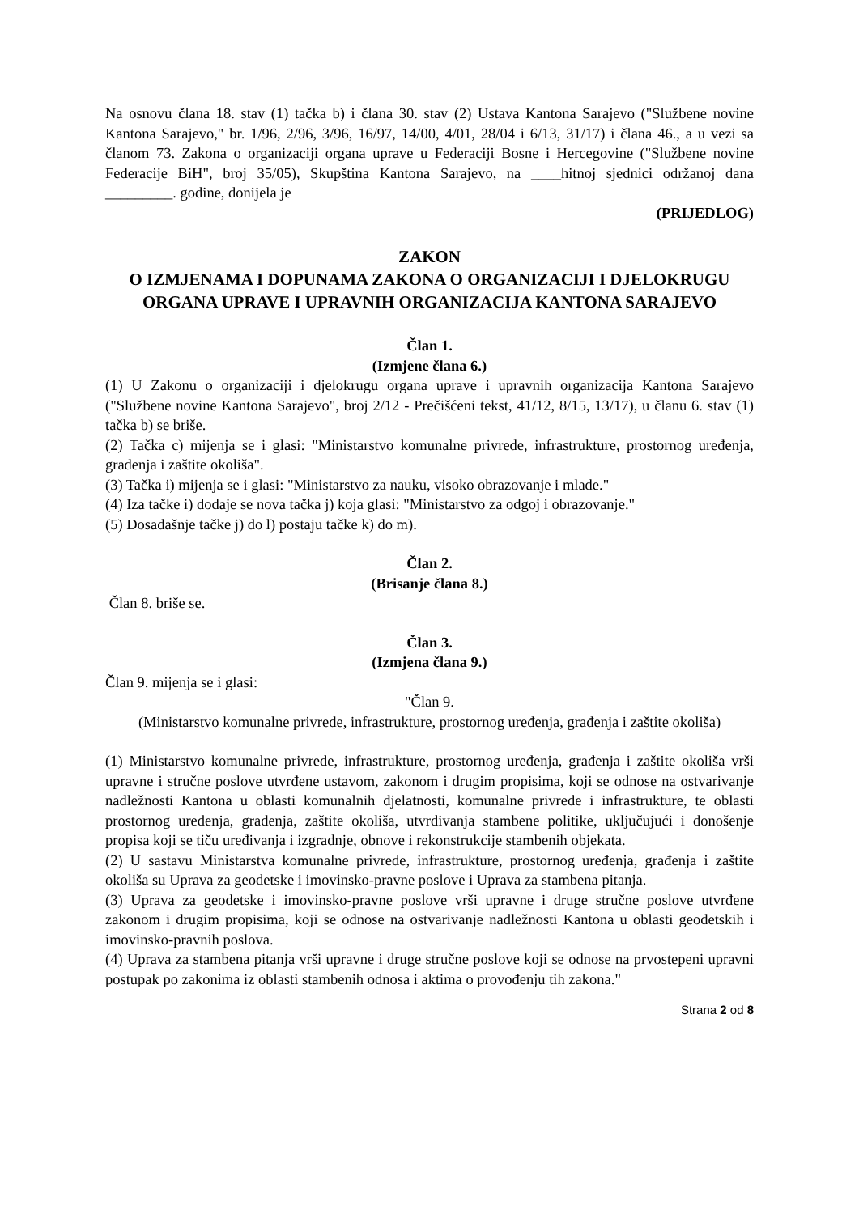Na osnovu člana 18. stav (1) tačka b) i člana 30. stav (2) Ustava Kantona Sarajevo ("Službene novine Kantona Sarajevo," br. 1/96, 2/96, 3/96, 16/97, 14/00, 4/01, 28/04 i 6/13, 31/17) i člana 46., a u vezi sa članom 73. Zakona o organizaciji organa uprave u Federaciji Bosne i Hercegovine ("Službene novine Federacije BiH", broj 35/05), Skupština Kantona Sarajevo, na ____hitnoj sjednici održanoj dana _________. godine, donijela je
(PRIJEDLOG)
ZAKON
O IZMJENAMA I DOPUNAMA ZAKONA O ORGANIZACIJI I DJELOKRUGU ORGANA UPRAVE I UPRAVNIH ORGANIZACIJA KANTONA SARAJEVO
Član 1.
(Izmjene člana 6.)
(1) U Zakonu o organizaciji i djelokrugu organa uprave i upravnih organizacija Kantona Sarajevo ("Službene novine Kantona Sarajevo", broj 2/12 - Prečišćeni tekst, 41/12, 8/15, 13/17), u članu 6. stav (1) tačka b) se briše.
(2) Tačka c) mijenja se i glasi: "Ministarstvo komunalne privrede, infrastrukture, prostornog uređenja, građenja i zaštite okoliša".
(3) Tačka i) mijenja se i glasi: "Ministarstvo za nauku, visoko obrazovanje i mlade."
(4) Iza tačke i) dodaje se nova tačka j) koja glasi: "Ministarstvo za odgoj i obrazovanje."
(5) Dosadašnje tačke j) do l) postaju tačke k) do m).
Član 2.
(Brisanje člana 8.)
Član 8. briše se.
Član 3.
(Izmjena člana 9.)
Član 9. mijenja se i glasi:
"Član 9.
(Ministarstvo komunalne privrede, infrastrukture, prostornog uređenja, građenja i zaštite okoliša)
(1) Ministarstvo komunalne privrede, infrastrukture, prostornog uređenja, građenja i zaštite okoliša vrši upravne i stručne poslove utvrđene ustavom, zakonom i drugim propisima, koji se odnose na ostvarivanje nadležnosti Kantona u oblasti komunalnih djelatnosti, komunalne privrede i infrastrukture, te oblasti prostornog uređenja, građenja, zaštite okoliša, utvrđivanja stambene politike, uključujući i donošenje propisa koji se tiču uređivanja i izgradnje, obnove i rekonstrukcije stambenih objekata.
(2) U sastavu Ministarstva komunalne privrede, infrastrukture, prostornog uređenja, građenja i zaštite okoliša su Uprava za geodetske i imovinsko-pravne poslove i Uprava za stambena pitanja.
(3) Uprava za geodetske i imovinsko-pravne poslove vrši upravne i druge stručne poslove utvrđene zakonom i drugim propisima, koji se odnose na ostvarivanje nadležnosti Kantona u oblasti geodetskih i imovinsko-pravnih poslova.
(4) Uprava za stambena pitanja vrši upravne i druge stručne poslove koji se odnose na prvostepeni upravni postupak po zakonima iz oblasti stambenih odnosa i aktima o provođenju tih zakona."
Strana 2 od 8